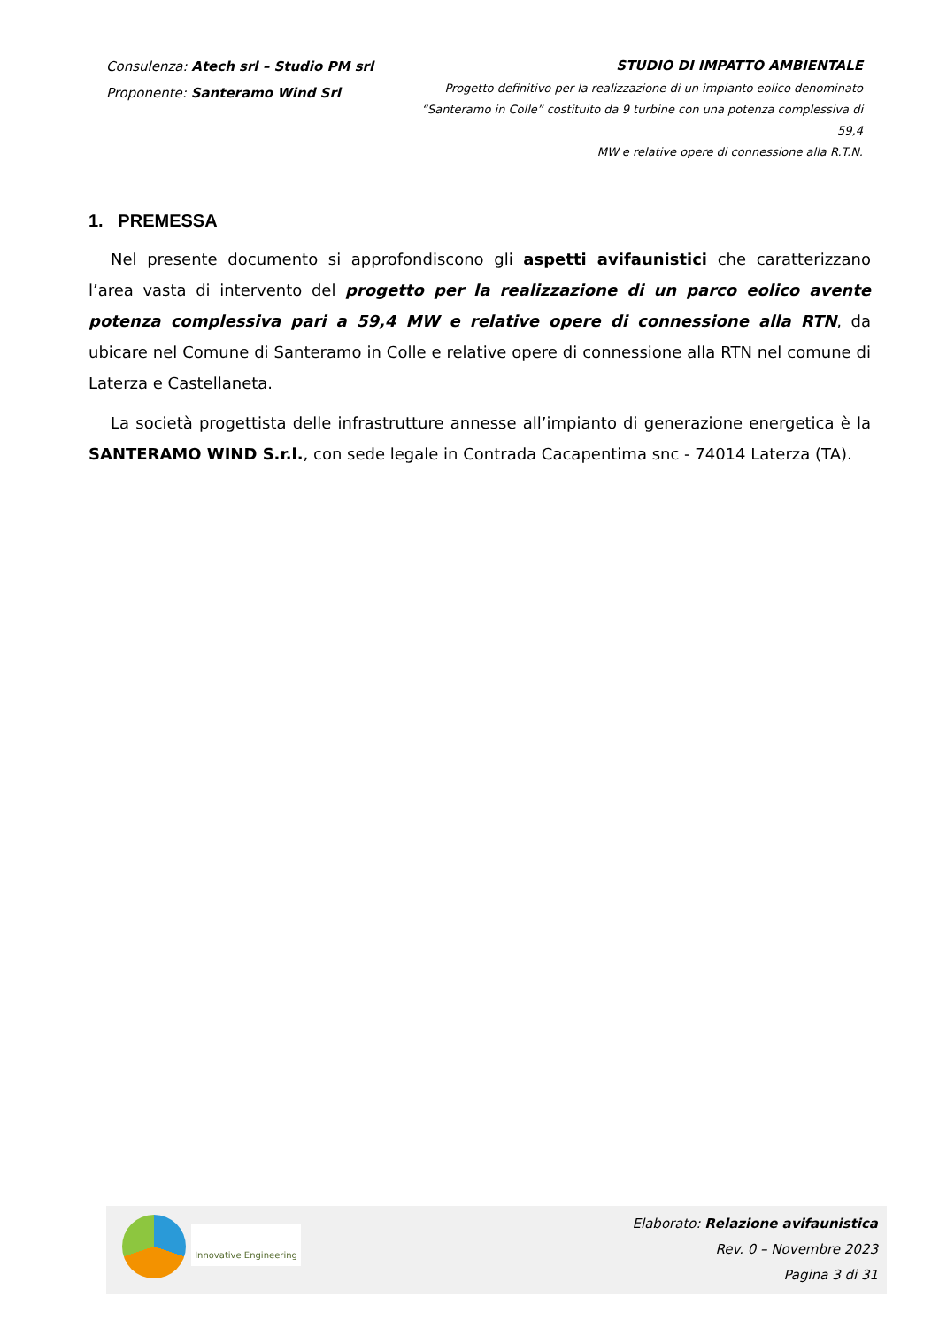Consulenza: Atech srl – Studio PM srl
Proponente: Santeramo Wind Srl
STUDIO DI IMPATTO AMBIENTALE
Progetto definitivo per la realizzazione di un impianto eolico denominato
“Santeramo in Colle” costituito da 9 turbine con una potenza complessiva di 59,4
MW e relative opere di connessione alla R.T.N.
1. PREMESSA
Nel presente documento si approfondiscono gli aspetti avifaunistici che caratterizzano l’area vasta di intervento del progetto per la realizzazione di un parco eolico avente potenza complessiva pari a 59,4 MW e relative opere di connessione alla RTN, da ubicare nel Comune di Santeramo in Colle e relative opere di connessione alla RTN nel comune di Laterza e Castellaneta.
La società progettista delle infrastrutture annesse all’impianto di generazione energetica è la SANTERAMO WIND S.r.l., con sede legale in Contrada Cacapentima snc - 74014 Laterza (TA).
Innovative Engineering
Elaborato: Relazione avifaunistica
Rev. 0 – Novembre 2023
Pagina 3 di 31